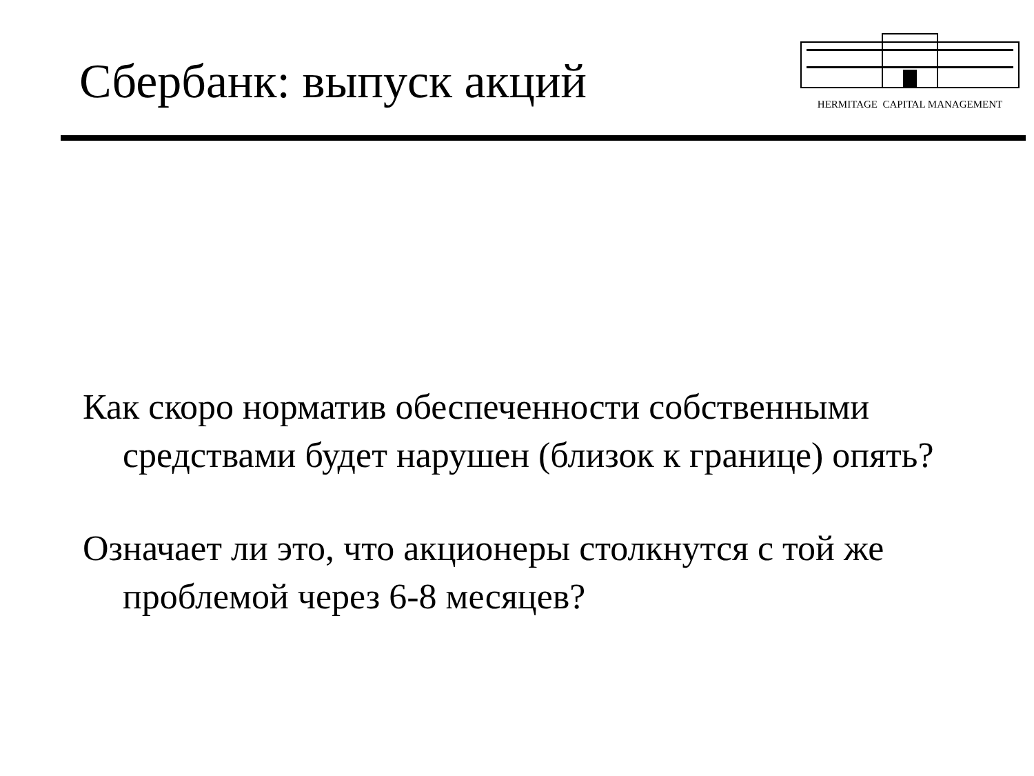Сбербанк: выпуск акций
HERMITAGE CAPITAL MANAGEMENT
Как скоро норматив обеспеченности собственными средствами будет нарушен (близок к границе) опять?
Означает ли это, что акционеры столкнутся с той же проблемой через 6-8 месяцев?